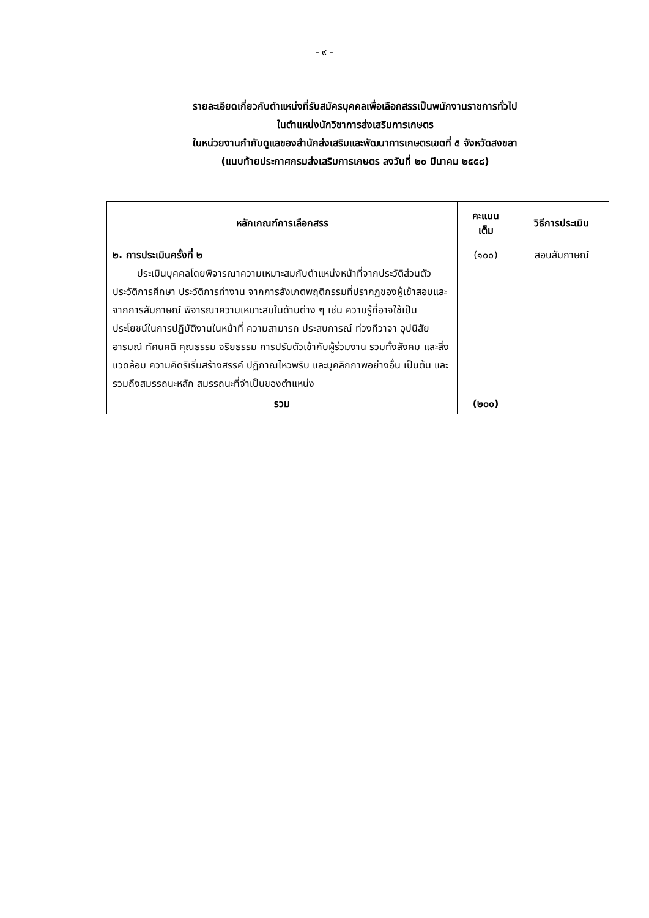- ๙ -
รายละเอียดเกี่ยวกับตำแหน่งที่รับสมัครบุคคลเพื่อเลือกสรรเป็นพนักงานราชการทั่วไป
ในตำแหน่งนักวิชาการส่งเสริมการเกษตร
ในหน่วยงานกำกับดูแลของสำนักส่งเสริมและพัฒนาการเกษตรเขตที่ ๕ จังหวัดสงขลา
(แนบท้ายประกาศกรมส่งเสริมการเกษตร ลงวันที่ ๒๐ มีนาคม ๒๕๕๘)
| หลักเกณฑ์การเลือกสรร | คะแนน เต็ม | วิธีการประเมิน |
| --- | --- | --- |
| ๒. การประเมินครั้งที่ ๒ ประเมินบุคคลโดยพิจารณาความเหมาะสมกับตำแหน่งหน้าที่จากประวัติส่วนตัว ประวัติการศึกษา ประวัติการทำงาน จากการสังเกตพฤติกรรมที่ปรากฏของผู้เข้าสอบและจากการสัมภาษณ์ พิจารณาความเหมาะสมในด้านต่าง ๆ เช่น ความรู้ที่อาจใช้เป็นประโยชน์ในการปฏิบัติงานในหน้าที่ ความสามารถ ประสบการณ์ ท่วงทีวาจา อุปนิสัย อารมณ์ ทัศนคติ คุณธรรม จริยธรรม การปรับตัวเข้ากับผู้ร่วมงาน รวมทั้งสังคม และสิ่งแวดล้อม ความคิดริเริ่มสร้างสรรค์ ปฏิภาณไหวพริบ และบุคลิกภาพอย่างอื่น เป็นต้น และรวมถึงสมรรถนะหลัก สมรรถนะที่จำเป็นของตำแหน่ง | (๑๐๐) | สอบสัมภาษณ์ |
| รวม | (๒๐๐) | |